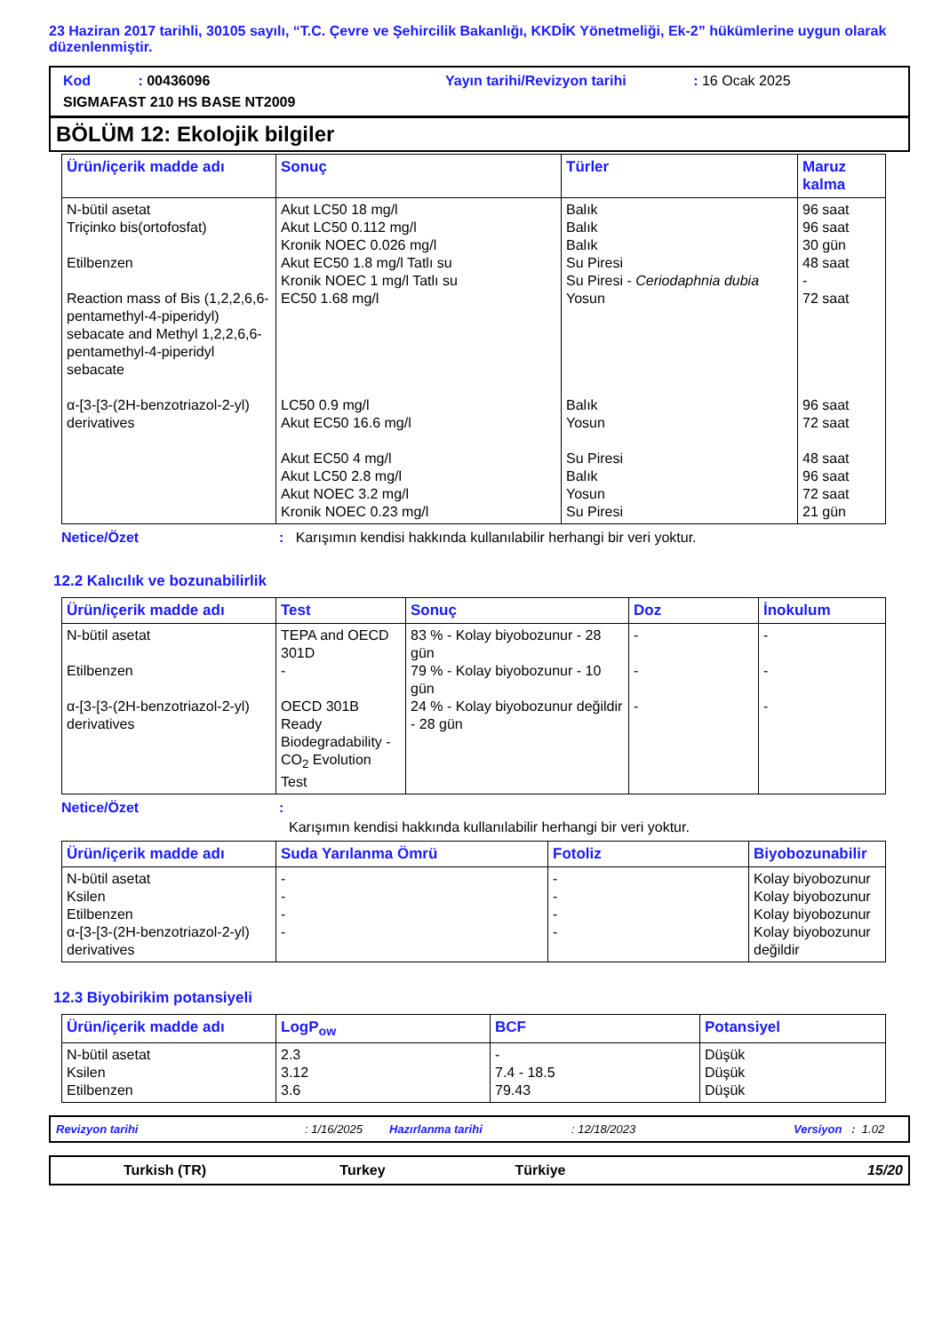23 Haziran 2017 tarihli, 30105 sayılı, “T.C. Çevre ve Şehircilik Bakanlığı, KKDİK Yönetmeliği, Ek-2” hükümlerine uygun olarak düzenlenmiştir.
Kod : 00436096 Yayın tarihi/Revizyon tarihi : 16 Ocak 2025
SIGMAFAST 210 HS BASE NT2009
BÖLÜM 12: Ekolojik bilgiler
| Ürün/içerik madde adı | Sonuç | Türler | Maruz kalma |
| --- | --- | --- | --- |
| N-bütil asetat Triçinko bis(ortofosfat) Etilbenzen Reaction mass of Bis (1,2,2,6,6-pentamethyl-4-piperidyl) sebacate and Methyl 1,2,2,6,6-pentamethyl-4-piperidyl sebacate α-[3-[3-(2H-benzotriazol-2-yl) derivatives | Akut LC50 18 mg/l Akut LC50 0.112 mg/l Kronik NOEC 0.026 mg/l Akut EC50 1.8 mg/l Tatlı su Kronik NOEC 1 mg/l Tatlı su EC50 1.68 mg/l LC50 0.9 mg/l Akut EC50 16.6 mg/l Akut EC50 4 mg/l Akut LC50 2.8 mg/l Akut NOEC 3.2 mg/l Kronik NOEC 0.23 mg/l | Balık Balık Balık Su Piresi Su Piresi - Ceriodaphnia dubia Yosun Balık Yosun Su Piresi Balık Yosun Su Piresi | 96 saat 96 saat 30 gün 48 saat - 72 saat 96 saat 72 saat 48 saat 96 saat 72 saat 21 gün |
Netice/Özet: Karışımın kendisi hakkında kullanılabilir herhangi bir veri yoktur.
12.2 Kalıcılık ve bozunabilirlik
| Ürün/içerik madde adı | Test | Sonuç | Doz | İnokulum |
| --- | --- | --- | --- | --- |
| N-bütil asetat Etilbenzen α-[3-[3-(2H-benzotriazol-2-yl) derivatives | TEPA and OECD 301D - OECD 301B Ready Biodegradability - CO<sub>2</sub> Evolution Test | 83 % - Kolay biyobozunur - 28 gün 79 % - Kolay biyobozunur - 10 gün 24 % - Kolay biyobozunur değildir - 28 gün | - - - | - - - |
Netice/Özet:
Karışımın kendisi hakkında kullanılabilir herhangi bir veri yoktur.
| Ürün/içerik madde adı | Suda Yarılanma Ömrü | Fotoliz | Biyobozunabilir |
| --- | --- | --- | --- |
| N-bütil asetat Ksilen Etilbenzen α-[3-[3-(2H-benzotriazol-2-yl) derivatives | - - - - | - - - - | Kolay biyobozunur Kolay biyobozunur Kolay biyobozunur Kolay biyobozunur değildir |
12.3 Biyobirikim potansiyeli
| Ürün/içerik madde adı | LogP<sub>ow</sub> | BCF | Potansiyel |
| --- | --- | --- | --- |
| N-bütil asetat Ksilen Etilbenzen | 2.3 3.12 3.6 | - 7.4 - 18.5 79.43 | Düşük Düşük Düşük |
Revizyon tarihi: 1/16/2025 Hazırlanma tarihi: 12/18/2023 Versiyon : 1.02
Turkish (TR) Turkey Türkiye 15/20